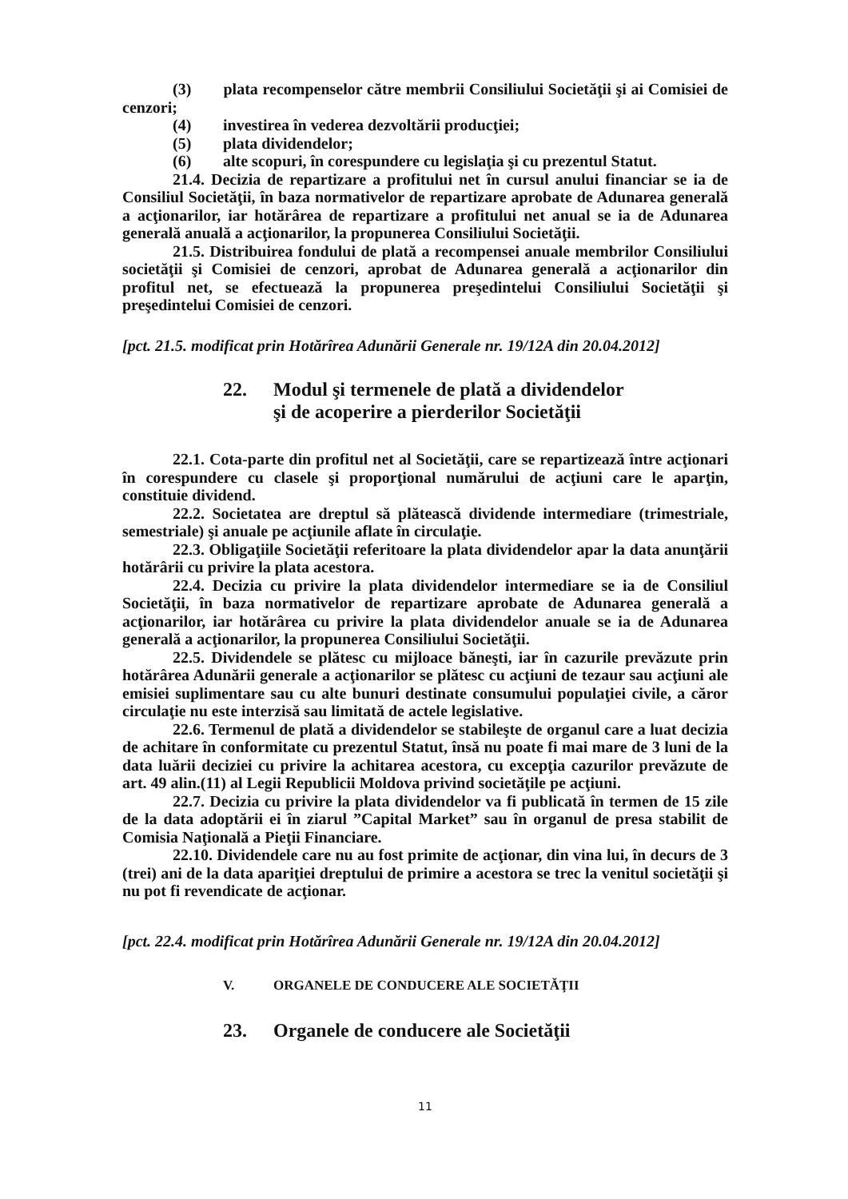(3) plata recompenselor către membrii Consiliului Societăţii şi ai Comisiei de cenzori;
(4) investirea în vederea dezvoltării producţiei;
(5) plata dividendelor;
(6) alte scopuri, în corespundere cu legislaţia şi cu prezentul Statut.
21.4. Decizia de repartizare a profitului net în cursul anului financiar se ia de Consiliul Societăţii, în baza normativelor de repartizare aprobate de Adunarea generală a acţionarilor, iar hotărârea de repartizare a profitului net anual se ia de Adunarea generală anuală a acţionarilor, la propunerea Consiliului Societăţii.
21.5. Distribuirea fondului de plată a recompensei anuale membrilor Consiliului societăţii şi Comisiei de cenzori, aprobat de Adunarea generală a acţionarilor din profitul net, se efectuează la propunerea preşedintelui Consiliului Societăţii şi preşedintelui Comisiei de cenzori.
[pct. 21.5. modificat prin Hotărîrea Adunării Generale nr. 19/12A din 20.04.2012]
22. Modul şi termenele de plată a dividendelor
şi de acoperire a pierderilor Societăţii
22.1. Cota-parte din profitul net al Societăţii, care se repartizează între acţionari în corespundere cu clasele şi proporţional numărului de acţiuni care le aparţin, constituie dividend.
22.2. Societatea are dreptul să plătească dividende intermediare (trimestriale, semestriale) şi anuale pe acţiunile aflate în circulaţie.
22.3. Obligaţiile Societăţii referitoare la plata dividendelor apar la data anunţării hotărârii cu privire la plata acestora.
22.4. Decizia cu privire la plata dividendelor intermediare se ia de Consiliul Societăţii, în baza normativelor de repartizare aprobate de Adunarea generală a acţionarilor, iar hotărârea cu privire la plata dividendelor anuale se ia de Adunarea generală a acţionarilor, la propunerea Consiliului Societăţii.
22.5. Dividendele se plătesc cu mijloace băneşti, iar în cazurile prevăzute prin hotărârea Adunării generale a acţionarilor se plătesc cu acţiuni de tezaur sau acţiuni ale emisiei suplimentare sau cu alte bunuri destinate consumului populaţiei civile, a căror circulaţie nu este interzisă sau limitată de actele legislative.
22.6. Termenul de plată a dividendelor se stabileşte de organul care a luat decizia de achitare în conformitate cu prezentul Statut, însă nu poate fi mai mare de 3 luni de la data luării deciziei cu privire la achitarea acestora, cu excepţia cazurilor prevăzute de art. 49 alin.(11) al Legii Republicii Moldova privind societăţile pe acţiuni.
22.7. Decizia cu privire la plata dividendelor va fi publicată în termen de 15 zile de la data adoptării ei în ziarul ”Capital Market” sau în organul de presa stabilit de Comisia Naţională a Pieţii Financiare.
22.10. Dividendele care nu au fost primite de acţionar, din vina lui, în decurs de 3 (trei) ani de la data apariţiei dreptului de primire a acestora se trec la venitul societăţii şi nu pot fi revendicate de acţionar.
[pct. 22.4. modificat prin Hotărîrea Adunării Generale nr. 19/12A din 20.04.2012]
V. ORGANELE DE CONDUCERE ALE SOCIETĂŢII
23. Organele de conducere ale Societăţii
11